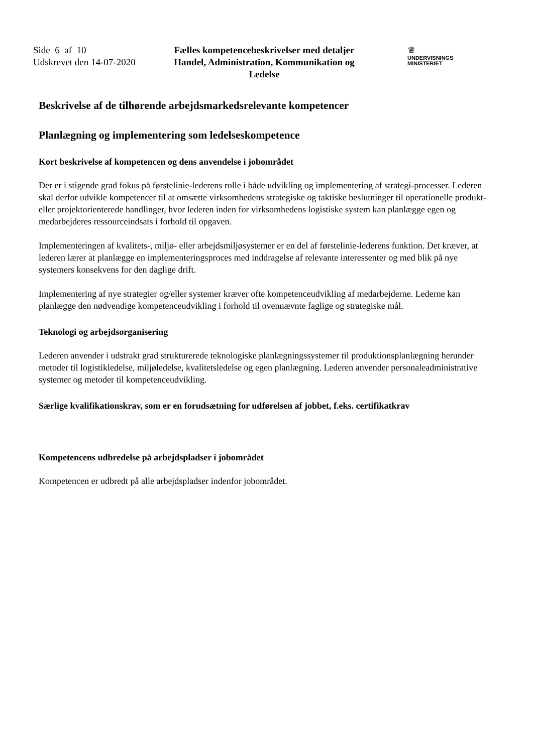Side 6 af 10
Udskrevet den 14-07-2020
Fælles kompetencebeskrivelser med detaljer
Handel, Administration, Kommunikation og Ledelse
♛
UNDERVISNINGS
MINISTERIET
Beskrivelse af de tilhørende arbejdsmarkedsrelevante kompetencer
Planlægning og implementering som ledelseskompetence
Kort beskrivelse af kompetencen og dens anvendelse i jobområdet
Der er i stigende grad fokus på førstelinie-lederens rolle i både udvikling og implementering af strategi-processer. Lederen skal derfor udvikle kompetencer til at omsætte virksomhedens strategiske og taktiske beslutninger til operationelle produkt- eller projektorienterede handlinger, hvor lederen inden for virksomhedens logistiske system kan planlægge egen og medarbejderes ressourceindsats i forhold til opgaven.
Implementeringen af kvalitets-, miljø- eller arbejdsmiljøsystemer er en del af førstelinie-lederens funktion. Det kræver, at lederen lærer at planlægge en implementeringsproces med inddragelse af relevante interessenter og med blik på nye systemers konsekvens for den daglige drift.
Implementering af nye strategier og/eller systemer kræver ofte kompetenceudvikling af medarbejderne. Lederne kan planlægge den nødvendige kompetenceudvikling i forhold til ovennævnte faglige og strategiske mål.
Teknologi og arbejdsorganisering
Lederen anvender i udstrakt grad strukturerede teknologiske planlægningssystemer til produktionsplanlægning herunder metoder til logistikledelse, miljøledelse, kvalitetsledelse og egen planlægning. Lederen anvender personaleadministrative systemer og metoder til kompetenceudvikling.
Særlige kvalifikationskrav, som er en forudsætning for udførelsen af jobbet, f.eks. certifikatkrav
Kompetencens udbredelse på arbejdspladser i jobområdet
Kompetencen er udbredt på alle arbejdspladser indenfor jobområdet.